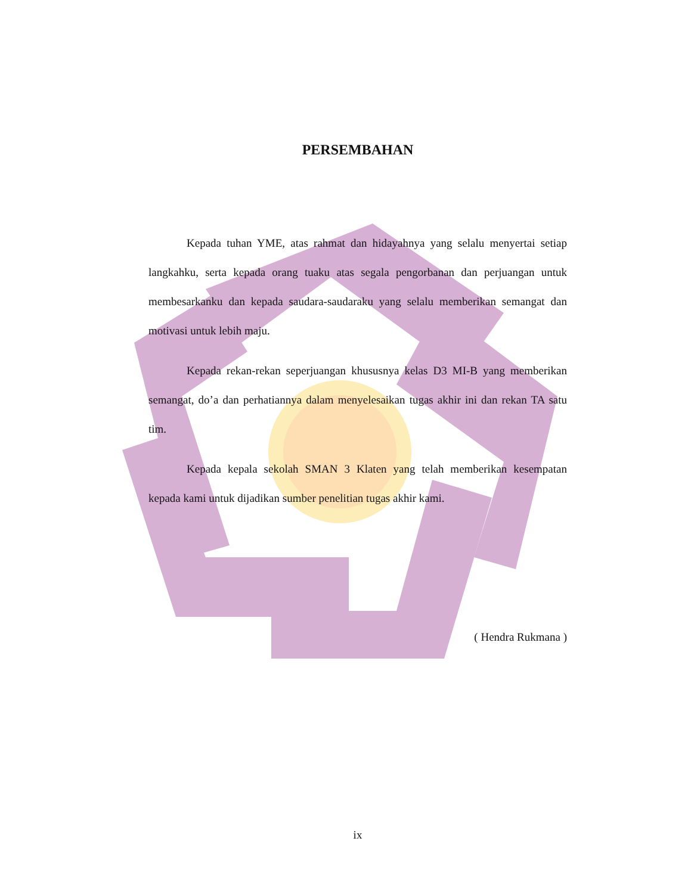PERSEMBAHAN
Kepada tuhan YME, atas rahmat dan hidayahnya yang selalu menyertai setiap langkahku, serta kepada orang tuaku atas segala pengorbanan dan perjuangan untuk membesarkanku dan kepada saudara-saudaraku yang selalu memberikan semangat dan motivasi untuk lebih maju.
Kepada rekan-rekan seperjuangan khususnya kelas D3 MI-B yang memberikan semangat, do’a dan perhatiannya dalam menyelesaikan tugas akhir ini dan rekan TA satu tim.
Kepada kepala sekolah SMAN 3 Klaten yang telah memberikan kesempatan kepada kami untuk dijadikan sumber penelitian tugas akhir kami.
( Hendra Rukmana )
ix